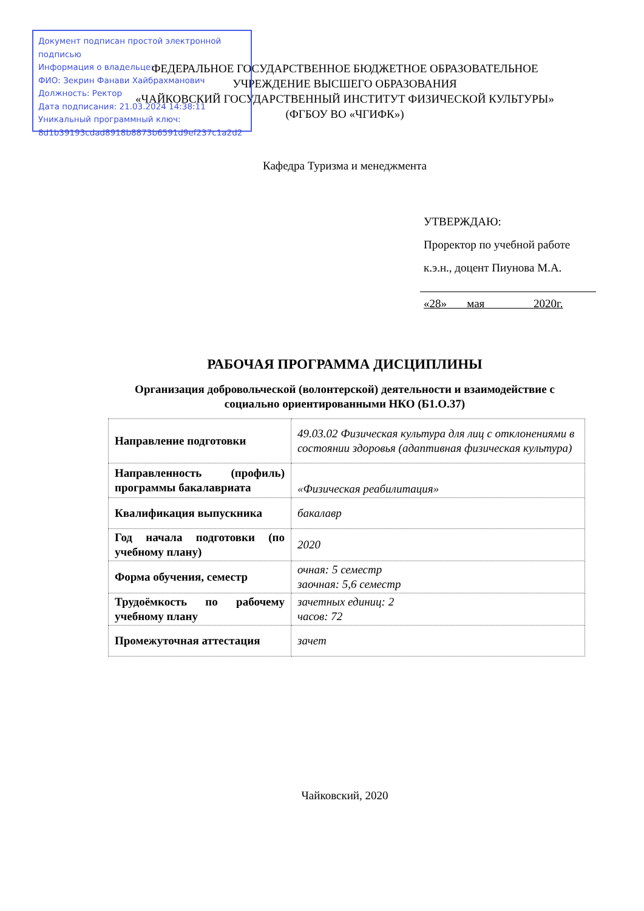Документ подписан простой электронной подписью
Информация о владельце:
ФИО: Зекрин Фанави Хайбрахманович
Должность: Ректор
Дата подписания: 21.03.2024 14:38:11
Уникальный программный ключ:
8d1b39193cdad8918b8873b6591d9ef237c1a2d2
ФЕДЕРАЛЬНОЕ ГОСУДАРСТВЕННОЕ БЮДЖЕТНОЕ ОБРАЗОВАТЕЛЬНОЕ
УЧРЕЖДЕНИЕ ВЫСШЕГО ОБРАЗОВАНИЯ
«ЧАЙКОВСКИЙ ГОСУДАРСТВЕННЫЙ ИНСТИТУТ ФИЗИЧЕСКОЙ КУЛЬТУРЫ»
(ФГБОУ ВО «ЧГИФК»)
Кафедра Туризма и менеджмента
УТВЕРЖДАЮ:
Проректор по учебной работе
к.э.н., доцент Пиунова М.А.
«28» мая 2020г.
РАБОЧАЯ ПРОГРАММА ДИСЦИПЛИНЫ
Организация добровольческой (волонтерской) деятельности и взаимодействие с социально ориентированными НКО (Б1.О.37)
| Направление подготовки | 49.03.02 Физическая культура для лиц с отклонениями в состоянии здоровья (адаптивная физическая культура) |
| Направленность (профиль) программы бакалавриата | «Физическая реабилитация» |
| Квалификация выпускника | бакалавр |
| Год начала подготовки (по учебному плану) | 2020 |
| Форма обучения, семестр | очная: 5 семестр заочная: 5,6 семестр |
| Трудоёмкость по рабочему учебному плану | зачетных единиц: 2 часов: 72 |
| Промежуточная аттестация | зачет |
Чайковский, 2020